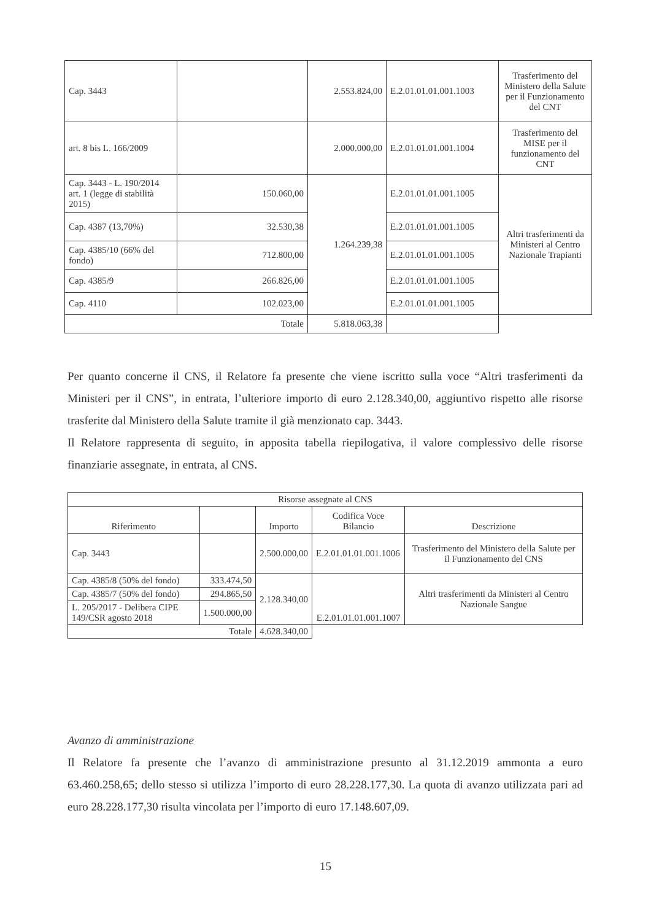| Cap. 3443 | | 2.553.824,00 | E.2.01.01.01.001.1003 | Trasferimento del Ministero della Salute per il Funzionamento del CNT |
| art. 8 bis L. 166/2009 | | 2.000.000,00 | E.2.01.01.01.001.1004 | Trasferimento del MISE per il funzionamento del CNT |
| Cap. 3443 - L. 190/2014 art. 1 (legge di stabilità 2015) | 150.060,00 | 1.264.239,38 | E.2.01.01.01.001.1005 | Altri trasferimenti da Ministeri al Centro Nazionale Trapianti |
| Cap. 4387 (13,70%) | 32.530,38 | | E.2.01.01.01.001.1005 | |
| Cap. 4385/10 (66% del fondo) | 712.800,00 | | E.2.01.01.01.001.1005 | |
| Cap. 4385/9 | 266.826,00 | | E.2.01.01.01.001.1005 | |
| Cap. 4110 | 102.023,00 | | E.2.01.01.01.001.1005 | |
| Totale | | 5.818.063,38 | | |
Per quanto concerne il CNS, il Relatore fa presente che viene iscritto sulla voce “Altri trasferimenti da Ministeri per il CNS”, in entrata, l’ulteriore importo di euro 2.128.340,00, aggiuntivo rispetto alle risorse trasferite dal Ministero della Salute tramite il già menzionato cap. 3443.
Il Relatore rappresenta di seguito, in apposita tabella riepilogativa, il valore complessivo delle risorse finanziarie assegnate, in entrata, al CNS.
| Risorse assegnate al CNS | | | | |
| Riferimento | | Importo | Codifica Voce Bilancio | Descrizione |
| Cap. 3443 | | 2.500.000,00 | E.2.01.01.01.001.1006 | Trasferimento del Ministero della Salute per il Funzionamento del CNS |
| Cap. 4385/8 (50% del fondo) | 333.474,50 | 2.128.340,00 | E.2.01.01.01.001.1007 | Altri trasferimenti da Ministeri al Centro Nazionale Sangue |
| Cap. 4385/7 (50% del fondo) | 294.865,50 | | | |
| L. 205/2017 - Delibera CIPE 149/CSR agosto 2018 | 1.500.000,00 | | | |
| Totale | | 4.628.340,00 | | |
Avanzo di amministrazione
Il Relatore fa presente che l’avanzo di amministrazione presunto al 31.12.2019 ammonta a euro 63.460.258,65; dello stesso si utilizza l’importo di euro 28.228.177,30. La quota di avanzo utilizzata pari ad euro 28.228.177,30 risulta vincolata per l’importo di euro 17.148.607,09.
15